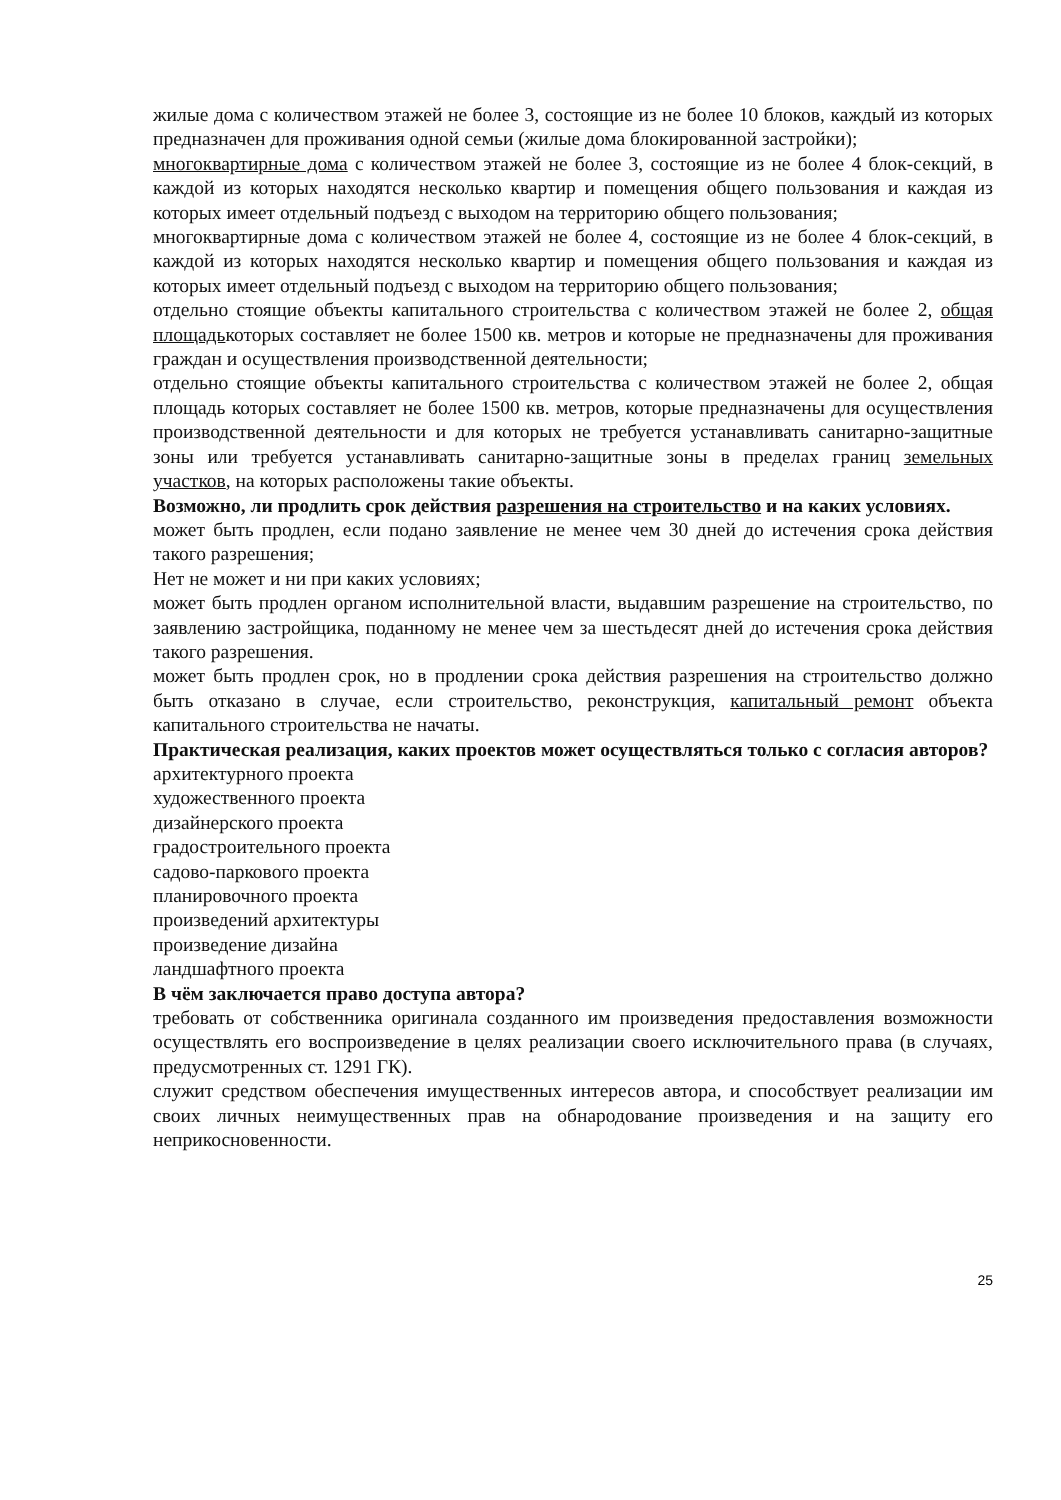жилые дома с количеством этажей не более 3, состоящие из не более 10 блоков, каждый из которых предназначен для проживания одной семьи (жилые дома блокированной застройки);
многоквартирные дома с количеством этажей не более 3, состоящие из не более 4 блок-секций, в каждой из которых находятся несколько квартир и помещения общего пользования и каждая из которых имеет отдельный подъезд с выходом на территорию общего пользования;
многоквартирные дома с количеством этажей не более 4, состоящие из не более 4 блок-секций, в каждой из которых находятся несколько квартир и помещения общего пользования и каждая из которых имеет отдельный подъезд с выходом на территорию общего пользования;
отдельно стоящие объекты капитального строительства с количеством этажей не более 2, общая площадькоторых составляет не более 1500 кв. метров и которые не предназначены для проживания граждан и осуществления производственной деятельности;
отдельно стоящие объекты капитального строительства с количеством этажей не более 2, общая площадь которых составляет не более 1500 кв. метров, которые предназначены для осуществления производственной деятельности и для которых не требуется устанавливать санитарно-защитные зоны или требуется устанавливать санитарно-защитные зоны в пределах границ земельных участков, на которых расположены такие объекты.
Возможно, ли продлить срок действия разрешения на строительство и на каких условиях.
может быть продлен, если подано заявление не менее чем 30 дней до истечения срока действия такого разрешения;
Нет не может и ни при каких условиях;
может быть продлен органом исполнительной власти, выдавшим разрешение на строительство, по заявлению застройщика, поданному не менее чем за шестьдесят дней до истечения срока действия такого разрешения.
может быть продлен срок, но в продлении срока действия разрешения на строительство должно быть отказано в случае, если строительство, реконструкция, капитальный ремонт объекта капитального строительства не начаты.
Практическая реализация, каких проектов может осуществляться только с согласия авторов?
архитектурного проекта
художественного проекта
дизайнерского проекта
градостроительного проекта
садово-паркового проекта
планировочного проекта
произведений архитектуры
произведение дизайна
ландшафтного проекта
В чём заключается право доступа автора?
требовать от собственника оригинала созданного им произведения предоставления возможности осуществлять его воспроизведение в целях реализации своего исключительного права (в случаях, предусмотренных ст. 1291 ГК).
служит средством обеспечения имущественных интересов автора, и способствует реализации им своих личных неимущественных прав на обнародование произведения и на защиту его неприкосновенности.
25